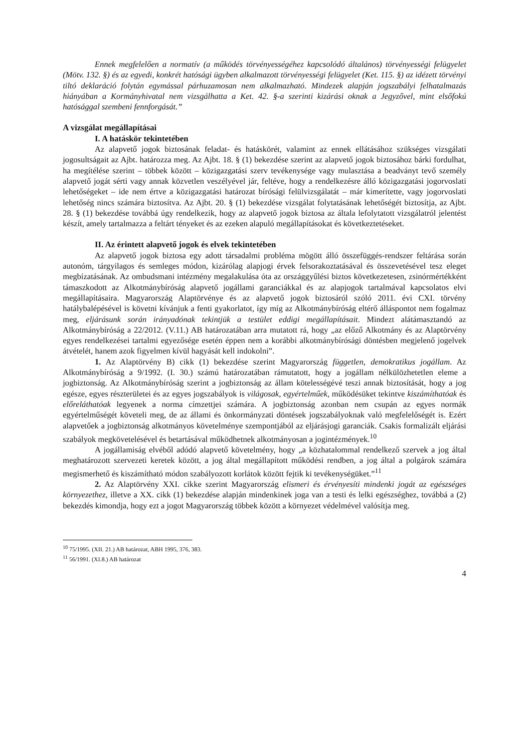Ennek megfelelően a normatív (a működés törvényességéhez kapcsolódó általános) törvényességi felügyelet (Mötv. 132. §) és az egyedi, konkrét hatósági ügyben alkalmazott törvényességi felügyelet (Ket. 115. §) az idézett törvényi tiltó deklaráció folytán egymással párhuzamosan nem alkalmazható. Mindezek alapján jogszabályi felhatalmazás hiányában a Kormányhivatal nem vizsgálhatta a Ket. 42. §-a szerinti kizárási oknak a Jegyzővel, mint elsőfokú hatósággal szembeni fennforgását.”
A vizsgálat megállapításai
I. A hatáskör tekintetében
Az alapvető jogok biztosának feladat- és hatáskörét, valamint az ennek ellátásához szükséges vizsgálati jogosultságait az Ajbt. határozza meg. Az Ajbt. 18. § (1) bekezdése szerint az alapvető jogok biztosához bárki fordulhat, ha megítélése szerint – többek között – közigazgatási szerv tevékenysége vagy mulasztása a beadványt tevő személy alapvető jogát sérti vagy annak közvetlen veszélyével jár, feltéve, hogy a rendelkezésre álló közigazgatási jogorvoslati lehetőségeket – ide nem értve a közigazgatási határozat bírósági felülvizsgálatát – már kimerítette, vagy jogorvoslati lehetőség nincs számára biztosítva. Az Ajbt. 20. § (1) bekezdése vizsgálat folytatásának lehetőségét biztosítja, az Ajbt. 28. § (1) bekezdése továbbá úgy rendelkezik, hogy az alapvető jogok biztosa az általa lefolytatott vizsgálatról jelentést készít, amely tartalmazza a feltárt tényeket és az ezeken alapuló megállapításokat és következtetéseket.
II. Az érintett alapvető jogok és elvek tekintetében
Az alapvető jogok biztosa egy adott társadalmi probléma mögött álló összefüggés-rendszer feltárása során autonóm, tárgyilagos és semleges módon, kizárólag alapjogi érvek felsorakoztatásával és összevetésével tesz eleget megbízatásának. Az ombudsmani intézmény megalakulása óta az országgyűlési biztos következetesen, zsinórmértékként támaszkodott az Alkotmánybíróság alapvető jogállami garanciákkal és az alapjogok tartalmával kapcsolatos elvi megállapításaira. Magyarország Alaptörvénye és az alapvető jogok biztosáról szóló 2011. évi CXI. törvény hatálybalépésével is követni kívánjuk a fenti gyakorlatot, így míg az Alkotmánybíróság eltérő álláspontot nem fogalmaz meg, eljárásunk során irányadónak tekintjük a testület eddigi megállapításait. Mindezt alátámasztandó az Alkotmánybíróság a 22/2012. (V.11.) AB határozatában arra mutatott rá, hogy „az előző Alkotmány és az Alaptörvény egyes rendelkezései tartalmi egyezősége esetén éppen nem a korábbi alkotmánybírósági döntésben megjelenő jogelvek átvételét, hanem azok figyelmen kívül hagyását kell indokolni”.
1. Az Alaptörvény B) cikk (1) bekezdése szerint Magyarország független, demokratikus jogállam. Az Alkotmánybíróság a 9/1992. (I. 30.) számú határozatában rámutatott, hogy a jogállam nélkülözhetetlen eleme a jogbiztonság. Az Alkotmánybíróság szerint a jogbiztonság az állam kötelességévé teszi annak biztosítását, hogy a jog egésze, egyes részterületei és az egyes jogszabályok is világosak, egyértelműek, működésüket tekintve kiszámíthatóak és előreláthatóak legyenek a norma címzettjei számára. A jogbiztonság azonban nem csupán az egyes normák egyértelműségét követeli meg, de az állami és önkormányzati döntések jogszabályoknak való megfelelőségét is. Ezért alapvetőek a jogbiztonság alkotmányos követelménye szempontjából az eljárásjogi garanciák. Csakis formalizált eljárási szabályok megkövetelésével és betartásával működhetnek alkotmányosan a jogintézmények.<sup>10</sup>
A jogállamiság elvéből adódó alapvető követelmény, hogy „a közhatalommal rendelkező szervek a jog által meghatározott szervezeti keretek között, a jog által megállapított működési rendben, a jog által a polgárok számára megismerhető és kiszámítható módon szabályozott korlátok között fejtik ki tevékenységüket.”<sup>11</sup>
2. Az Alaptörvény XXI. cikke szerint Magyarország elismeri és érvényesíti mindenki jogát az egészséges környezethez, illetve a XX. cikk (1) bekezdése alapján mindenkinek joga van a testi és lelki egészséghez, továbbá a (2) bekezdés kimondja, hogy ezt a jogot Magyarország többek között a környezet védelmével valósítja meg.
<sup>10</sup> 75/1995. (XII. 21.) AB határozat, ABH 1995, 376, 383.
<sup>11</sup> 56/1991. (XI.8.) AB határozat
4